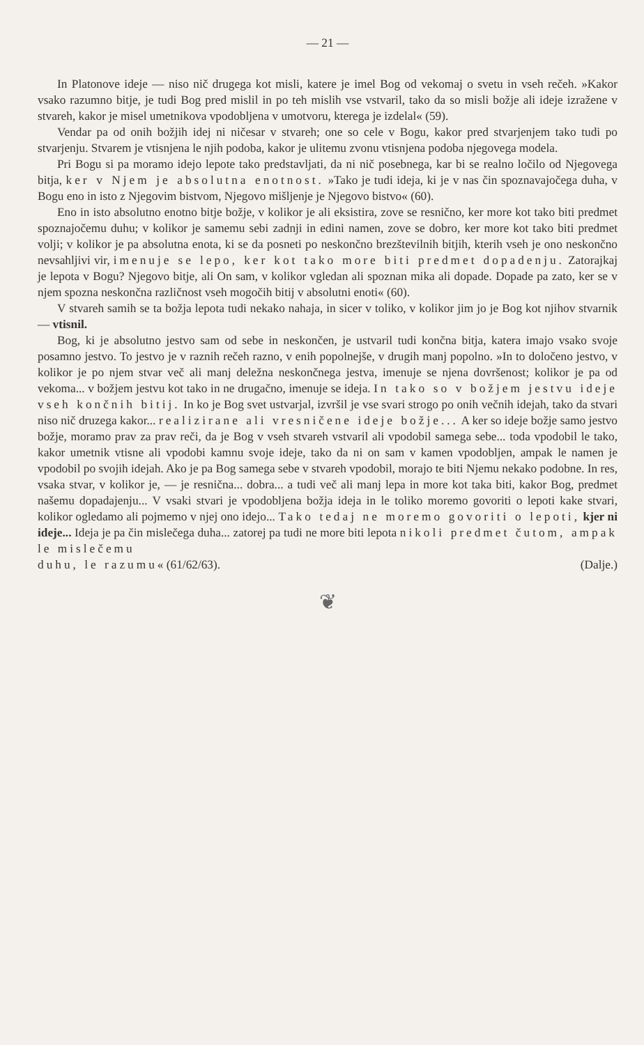— 21 —
In Platonove ideje — niso nič drugega kot misli, katere je imel Bog od vekomaj o svetu in vseh rečeh. »Kakor vsako razumno bitje, je tudi Bog pred mislil in po teh mislih vse vstvaril, tako da so misli božje ali ideje izražene v stvareh, kakor je misel umetnikova vpodobljena v umotvoru, kterega je izdelal« (59).
Vendar pa od onih božjih idej ni ničesar v stvareh; one so cele v Bogu, kakor pred stvarjenjem tako tudi po stvarjenju. Stvarem je vtisnjena le njih podoba, kakor je ulitemu zvonu vtisnjena podoba njegovega modela.
Pri Bogu si pa moramo idejo lepote tako predstavljati, da ni nič posebnega, kar bi se realno ločilo od Njegovega bitja, ker v Njem je absolutna enotnost. »Tako je tudi ideja, ki je v nas čin spoznavajočega duha, v Bogu eno in isto z Njegovim bistvom, Njegovo mišljenje je Njegovo bistvo« (60).
Eno in isto absolutno enotno bitje božje, v kolikor je ali eksistira, zove se resnično, ker more kot tako biti predmet spoznajočemu duhu; v kolikor je samemu sebi zadnji in edini namen, zove se dobro, ker more kot tako biti predmet volji; v kolikor je pa absolutna enota, ki se da posneti po neskončno brezštevilnih bitjih, kterih vseh je ono neskončno nevsahljivi vir, imenuje se lepo, ker kot tako more biti predmet dopadenju. Zatorajkaj je lepota v Bogu? Njegovo bitje, ali On sam, v kolikor vgledan ali spoznan mika ali dopade. Dopade pa zato, ker se v njem spozna neskončna različnost vseh mogočih bitij v absolutni enoti« (60).
V stvareh samih se ta božja lepota tudi nekako nahaja, in sicer v toliko, v kolikor jim jo je Bog kot njihov stvarnik — vtisnil.
Bog, ki je absolutno jestvo sam od sebe in neskončen, je ustvaril tudi končna bitja, katera imajo vsako svoje posamno jestvo. To jestvo je v raznih rečeh razno, v enih popolnejše, v drugih manj popolno. »In to določeno jestvo, v kolikor je po njem stvar več ali manj deležna neskončnega jestva, imenuje se njena dovršenost; kolikor je pa od vekoma... v božjem jestvu kot tako in ne drugačno, imenuje se ideja. In tako so v božjem jestvu ideje vseh končnih bitij. In ko je Bog svet ustvarjal, izvršil je vse svari strogo po onih večnih idejah, tako da stvari niso nič druzega kakor... realizirane ali vresničene ideje božje... A ker so ideje božje samo jestvo božje, moramo prav za prav reči, da je Bog v vseh stvareh vstvaril ali vpodobil samega sebe... toda vpodobil le tako, kakor umetnik vtisne ali vpodobi kamnu svoje ideje, tako da ni on sam v kamen vpodobljen, ampak le namen je vpodobil po svojih idejah. Ako je pa Bog samega sebe v stvareh vpodobil, morajo te biti Njemu nekako podobne. In res, vsaka stvar, v kolikor je, — je resnična... dobra... a tudi več ali manj lepa in more kot taka biti, kakor Bog, predmet našemu dopadajenju... V vsaki stvari je vpodobljena božja ideja in le toliko moremo govoriti o lepoti kake stvari, kolikor ogledamo ali pojmemo v njej ono idejo... Tako tedaj ne moremo govoriti o lepoti, kjer ni ideje... Ideja je pa čin mislečega duha... zatorej pa tudi ne more biti lepota nikoli predmet čutom, ampak le mislečemu
duhu, le razumu« (61/62/63). (Dalje.)
❦